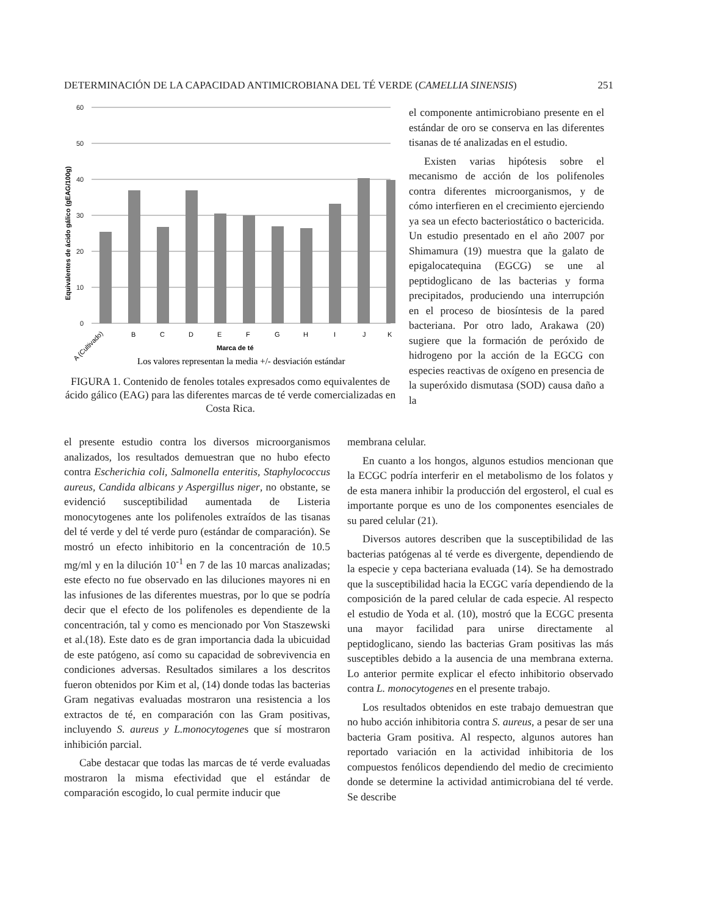DETERMINACIÓN DE LA CAPACIDAD ANTIMICROBIANA DEL TÉ VERDE (CAMELLIA SINENSIS) 251
Equivalentes de ácido gálico (gEAG/100g)
60
50
40
30
20
10
0
A (Cultivado)
B
C
D
E
F
G
H
I
J
K
Marca de té
Los valores representan la media +/- desviación estándar
FIGURA 1. Contenido de fenoles totales expresados como equivalentes de ácido gálico (EAG) para las diferentes marcas de té verde comercializadas en Costa Rica.
el componente antimicrobiano presente en el estándar de oro se conserva en las diferentes tisanas de té analizadas en el estudio.
Existen varias hipótesis sobre el mecanismo de acción de los polifenoles contra diferentes microorganismos, y de cómo interfieren en el crecimiento ejerciendo ya sea un efecto bacteriostático o bactericida. Un estudio presentado en el año 2007 por Shimamura (19) muestra que la galato de epigalocatequina (EGCG) se une al peptidoglicano de las bacterias y forma precipitados, produciendo una interrupción en el proceso de biosíntesis de la pared bacteriana. Por otro lado, Arakawa (20) sugiere que la formación de peróxido de hidrogeno por la acción de la EGCG con especies reactivas de oxígeno en presencia de la superóxido dismutasa (SOD) causa daño a la
el presente estudio contra los diversos microorganismos analizados, los resultados demuestran que no hubo efecto contra Escherichia coli, Salmonella enteritis, Staphylococcus aureus, Candida albicans y Aspergillus niger, no obstante, se evidenció susceptibilidad aumentada de Listeria monocytogenes ante los polifenoles extraídos de las tisanas del té verde y del té verde puro (estándar de comparación). Se mostró un efecto inhibitorio en la concentración de 10.5 mg/ml y en la dilución 10<sup>-1</sup> en 7 de las 10 marcas analizadas; este efecto no fue observado en las diluciones mayores ni en las infusiones de las diferentes muestras, por lo que se podría decir que el efecto de los polifenoles es dependiente de la concentración, tal y como es mencionado por Von Staszewski et al.(18). Este dato es de gran importancia dada la ubicuidad de este patógeno, así como su capacidad de sobrevivencia en condiciones adversas. Resultados similares a los descritos fueron obtenidos por Kim et al, (14) donde todas las bacterias Gram negativas evaluadas mostraron una resistencia a los extractos de té, en comparación con las Gram positivas, incluyendo S. aureus y L.monocytogenes que sí mostraron inhibición parcial.
Cabe destacar que todas las marcas de té verde evaluadas mostraron la misma efectividad que el estándar de comparación escogido, lo cual permite inducir que
membrana celular.
En cuanto a los hongos, algunos estudios mencionan que la ECGC podría interferir en el metabolismo de los folatos y de esta manera inhibir la producción del ergosterol, el cual es importante porque es uno de los componentes esenciales de su pared celular (21).
Diversos autores describen que la susceptibilidad de las bacterias patógenas al té verde es divergente, dependiendo de la especie y cepa bacteriana evaluada (14). Se ha demostrado que la susceptibilidad hacia la ECGC varía dependiendo de la composición de la pared celular de cada especie. Al respecto el estudio de Yoda et al. (10), mostró que la ECGC presenta una mayor facilidad para unirse directamente al peptidoglicano, siendo las bacterias Gram positivas las más susceptibles debido a la ausencia de una membrana externa. Lo anterior permite explicar el efecto inhibitorio observado contra L. monocytogenes en el presente trabajo.
Los resultados obtenidos en este trabajo demuestran que no hubo acción inhibitoria contra S. aureus, a pesar de ser una bacteria Gram positiva. Al respecto, algunos autores han reportado variación en la actividad inhibitoria de los compuestos fenólicos dependiendo del medio de crecimiento donde se determine la actividad antimicrobiana del té verde. Se describe